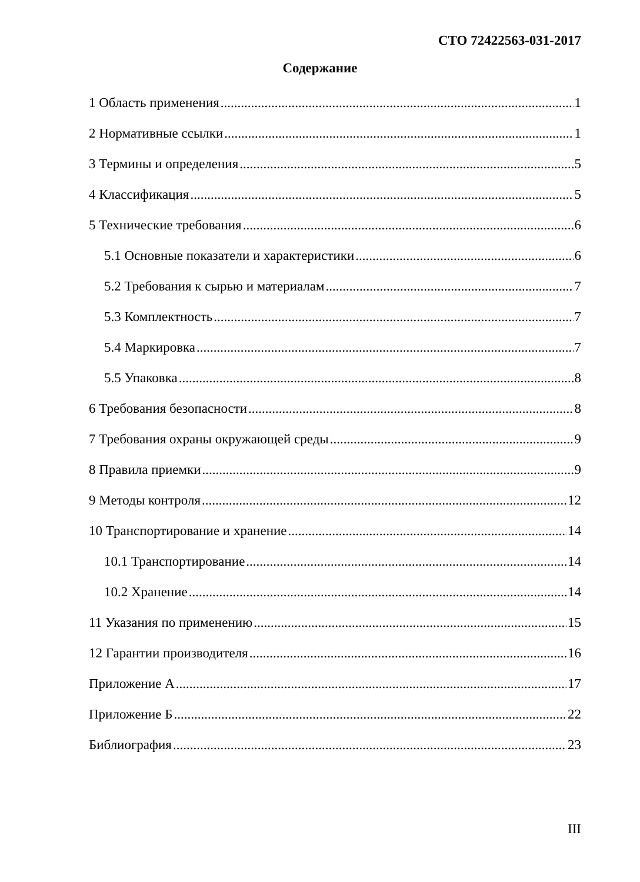СТО 72422563-031-2017
Содержание
1 Область применения 1
2 Нормативные ссылки 1
3 Термины и определения 5
4 Классификация 5
5 Технические требования 6
5.1 Основные показатели и характеристики 6
5.2 Требования к сырью и материалам 7
5.3 Комплектность 7
5.4 Маркировка 7
5.5 Упаковка 8
6 Требования безопасности 8
7 Требования охраны окружающей среды 9
8 Правила приемки 9
9 Методы контроля 12
10 Транспортирование и хранение 14
10.1 Транспортирование 14
10.2 Хранение 14
11 Указания по применению 15
12 Гарантии производителя 16
Приложение А 17
Приложение Б 22
Библиография 23
III